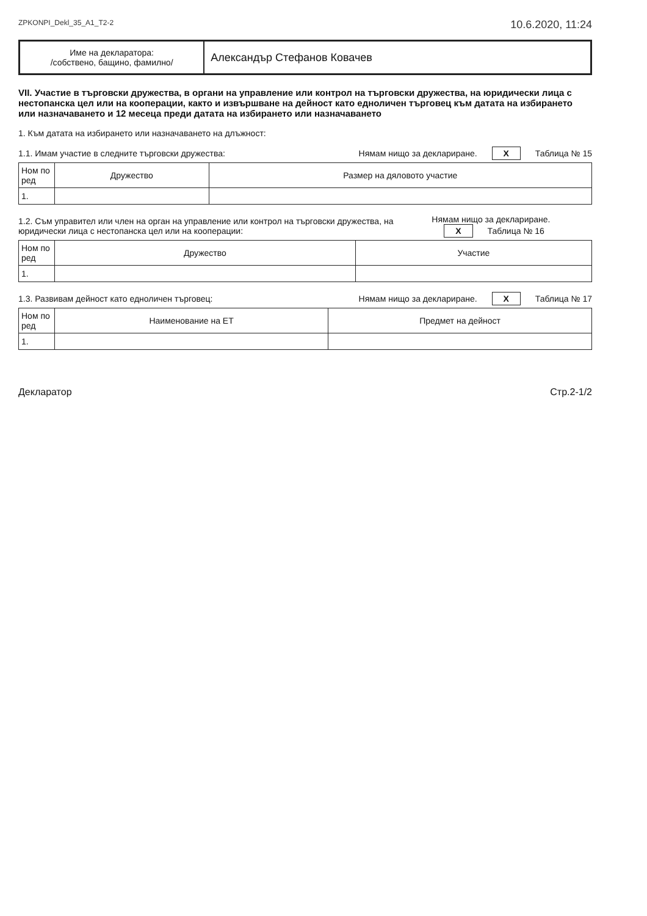ZPKONPI_Dekl_35_A1_T2-2 10.6.2020, 11:24
Име на декларатора:
/собствено, бащино, фамилно/
Александър Стефанов Ковачев
VII. Участие в търговски дружества, в органи на управление или контрол на търговски дружества, на юридически лица с нестопанска цел или на кооперации, както и извършване на дейност като едноличен търговец към датата на избирането или назначаването и 12 месеца преди датата на избирането или назначаването
1. Към датата на избирането или назначаването на длъжност:
1.1. Имам участие в следните търговски дружества: Нямам нищо за деклариране. X Таблица № 15
| Ном по ред | Дружество | Размер на дяловото участие |
| --- | --- | --- |
| 1. | | |
1.2. Съм управител или член на орган на управление или контрол на търговски дружества, на юридически лица с нестопанска цел или на кооперации: Нямам нищо за деклариране. X Таблица № 16
| Ном по ред | Дружество | Участие |
| --- | --- | --- |
| 1. | | |
1.3. Развивам дейност като едноличен търговец: Нямам нищо за деклариране. X Таблица № 17
| Ном по ред | Наименование на ЕТ | Предмет на дейност |
| --- | --- | --- |
| 1. | | |
Декларатор Стр.2-1/2